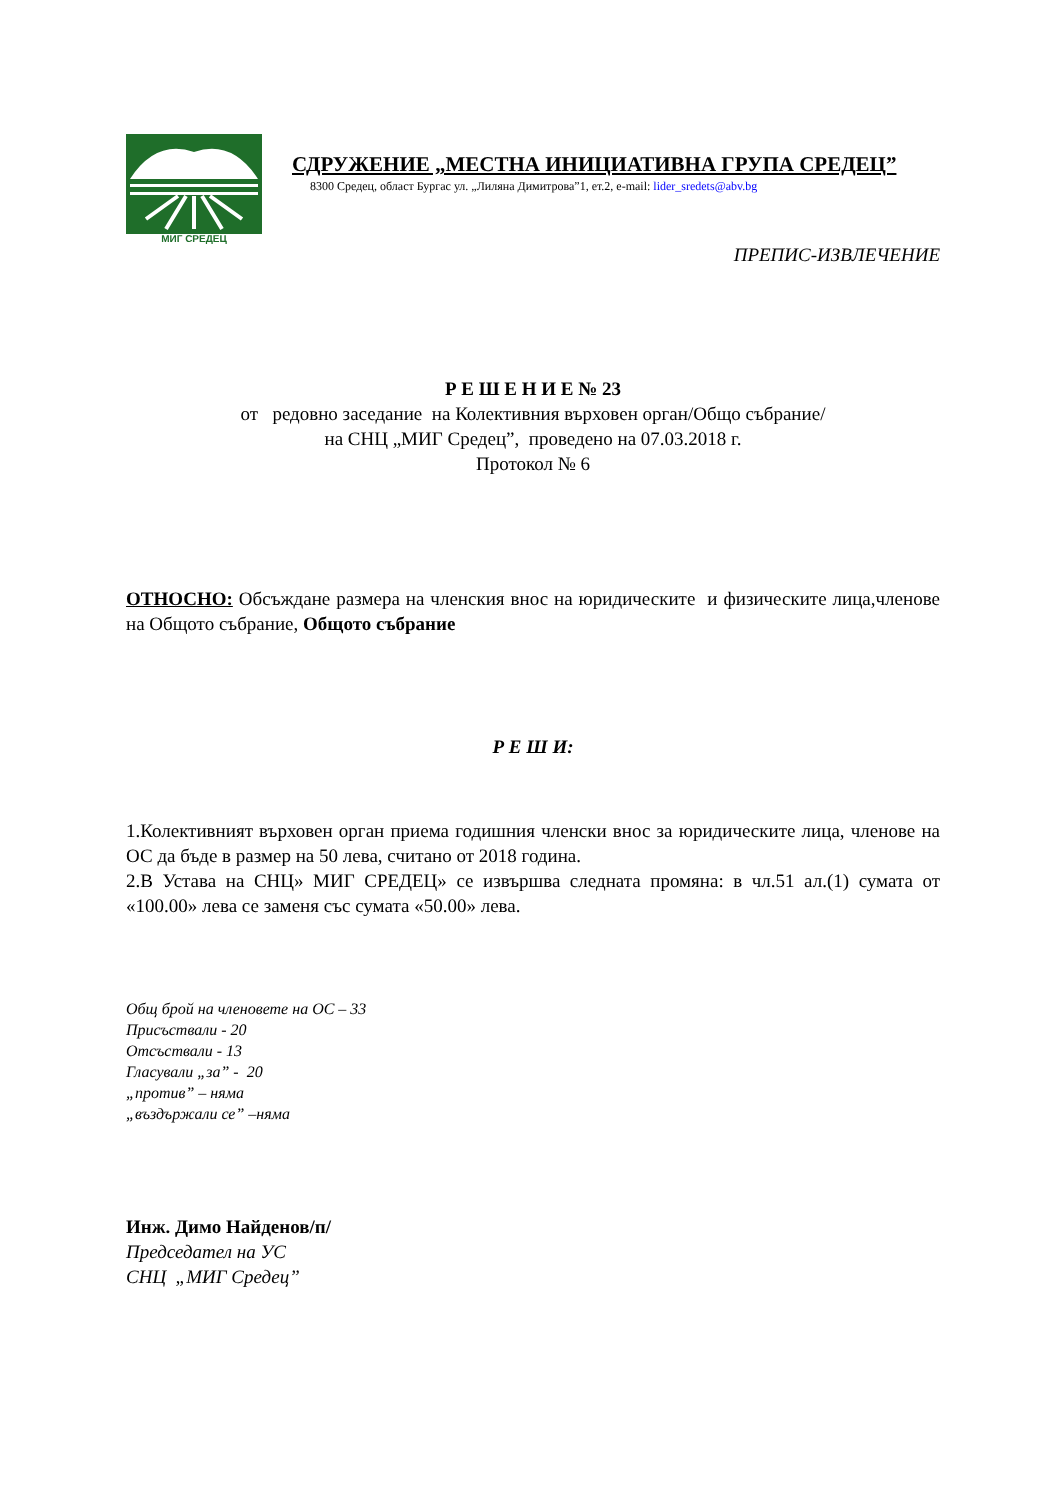МИГ СРЕДЕЦ
СДРУЖЕНИЕ „МЕСТНА ИНИЦИАТИВНА ГРУПА СРЕДЕЦ”
8300 Средец, област Бургас ул. „Лиляна Димитрова”1, ет.2, e-mail: lider_sredets@abv.bg
ПРЕПИС-ИЗВЛЕЧЕНИЕ
Р Е Ш Е Н И Е № 23
от редовно заседание на Колективния върховен орган/Общо събрание/
на СНЦ „МИГ Средец”, проведено на 07.03.2018 г.
Протокол № 6
ОТНОСНО: Обсъждане размера на членския внос на юридическите и физическите лица,членове на Общото събрание, Общото събрание
Р Е Ш И:
1.Колективният върховен орган приема годишния членски внос за юридическите лица, членове на ОС да бъде в размер на 50 лева, считано от 2018 година.
2.В Устава на СНЦ» МИГ СРЕДЕЦ» се извършва следната промяна: в чл.51 ал.(1) сумата от «100.00» лева се заменя със сумата «50.00» лева.
Общ брой на членовете на ОС – 33
Присъствали - 20
Отсъствали - 13
Гласували „за” - 20
„против” – няма
„въздържали се” –няма
Инж. Димо Найденов/п/
Председател на УС
СНЦ „МИГ Средец”